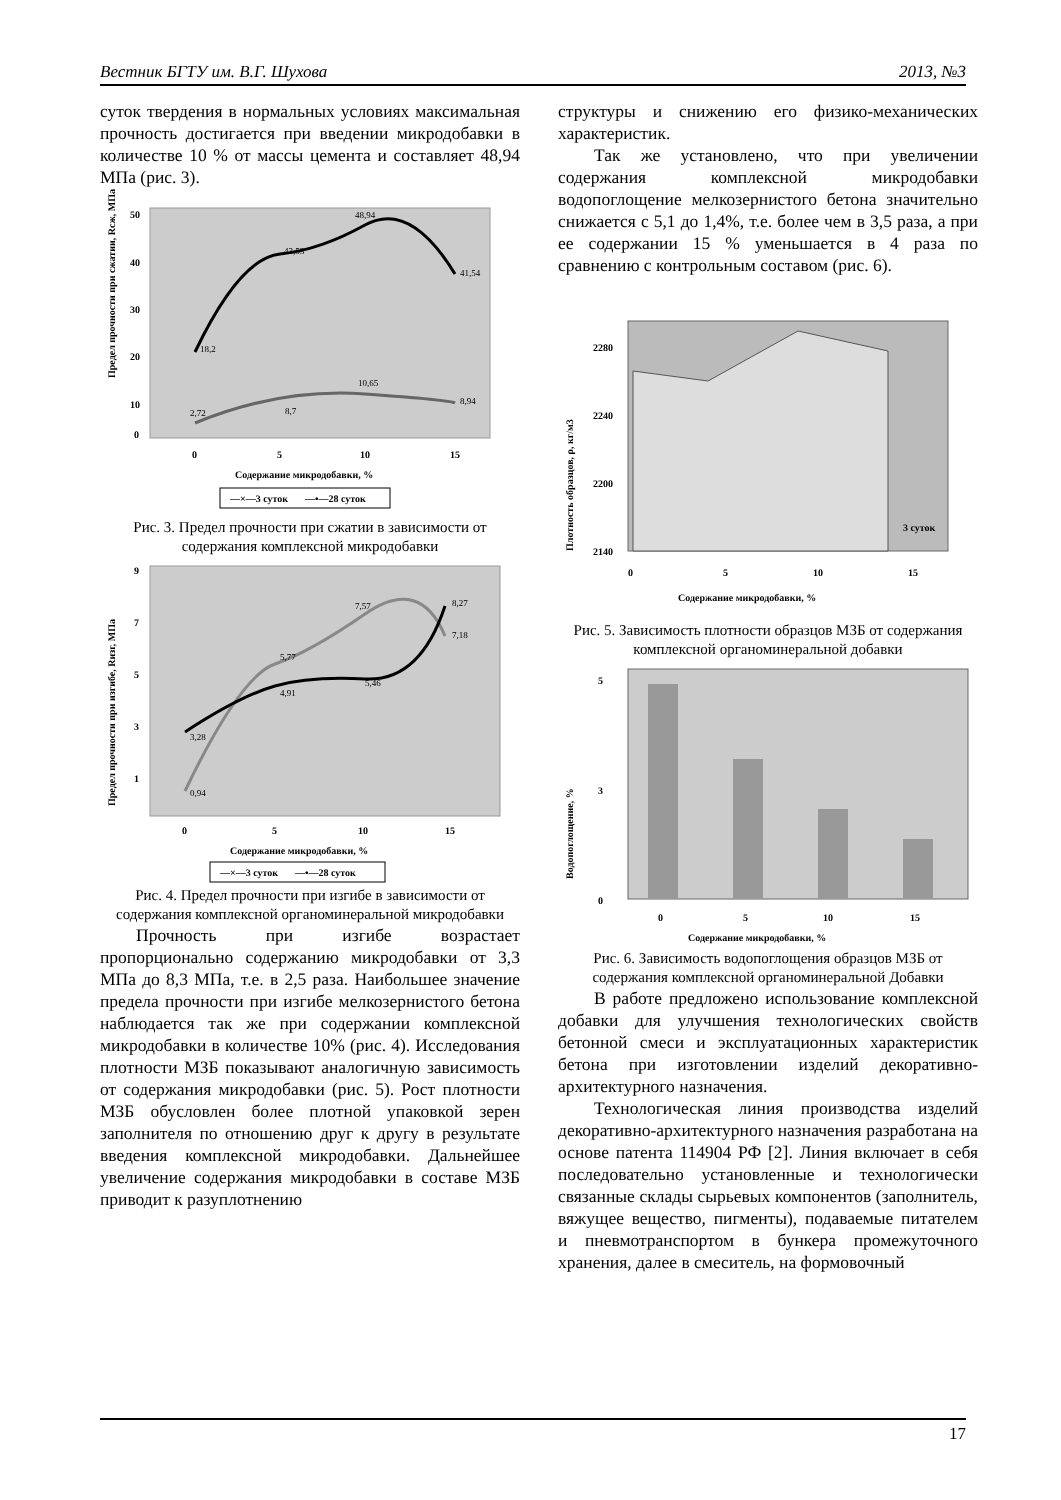Вестник БГТУ им. В.Г. Шухова 2013, №3
суток твердения в нормальных условиях максимальная прочность достигается при введении микродобавки в количестве 10 % от массы цемента и составляет 48,94 МПа (рис. 3).
Предел прочности при сжатии, Rсж, МПа
50
40
30
20
10
0
18,2
43,53
48,94
41,54
2,72
8,7
10,65
8,94
0
5
10
15
Содержание микродобавки, %
—×—3 суток
—•—28 суток
Рис. 3. Предел прочности при сжатии в зависимости от содержания комплексной микродобавки
Предел прочности при изгибе, Rизг, МПа
9
7
5
3
1
0,94
3,28
5,77
4,91
7,57
5,46
8,27
7,18
0
5
10
15
Содержание микродобавки, %
—×—3 суток
—•—28 суток
Рис. 4. Предел прочности при изгибе в зависимости от содержания комплексной органоминеральной микродобавки
Прочность при изгибе возрастает пропорционально содержанию микродобавки от 3,3 МПа до 8,3 МПа, т.е. в 2,5 раза. Наибольшее значение предела прочности при изгибе мелкозернистого бетона наблюдается так же при содержании комплексной микродобавки в количестве 10% (рис. 4). Исследования плотности МЗБ показывают аналогичную зависимость от содержания микродобавки (рис. 5). Рост плотности МЗБ обусловлен более плотной упаковкой зерен заполнителя по отношению друг к другу в результате введения комплексной микродобавки. Дальнейшее увеличение содержания микродобавки в составе МЗБ приводит к разуплотнению
структуры и снижению его физико-механических характеристик.
Так же установлено, что при увеличении содержания комплексной микродобавки водопоглощение мелкозернистого бетона значительно снижается с 5,1 до 1,4%, т.е. более чем в 3,5 раза, а при ее содержании 15 % уменьшается в 4 раза по сравнению с контрольным составом (рис. 6).
Плотность образцов, ρ, кг/м3
2280
2240
2200
2140
3 суток
0
5
10
15
Содержание микродобавки, %
Рис. 5. Зависимость плотности образцов МЗБ от содержания комплексной органоминеральной добавки
Водопоглощение, %
5
3
0
0
5
10
15
Содержание микродобавки, %
Рис. 6. Зависимость водопоглощения образцов МЗБ от содержания комплексной органоминеральной Добавки
В работе предложено использование комплексной добавки для улучшения технологических свойств бетонной смеси и эксплуатационных характеристик бетона при изготовлении изделий декоративно-архитектурного назначения.
Технологическая линия производства изделий декоративно-архитектурного назначения разработана на основе патента 114904 РФ [2]. Линия включает в себя последовательно установленные и технологически связанные склады сырьевых компонентов (заполнитель, вяжущее вещество, пигменты), подаваемые питателем и пневмотранспортом в бункера промежуточного хранения, далее в смеситель, на формовочный
17